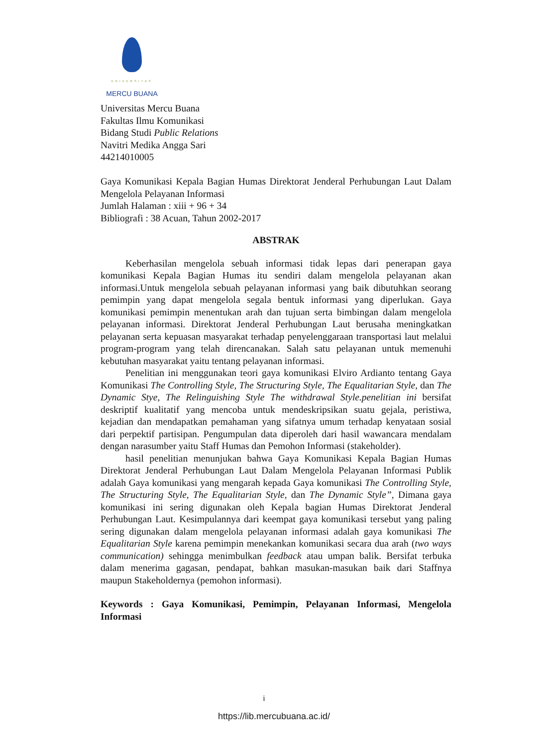UNIVERSITAS
MERCU BUANA
Universitas Mercu Buana
Fakultas Ilmu Komunikasi
Bidang Studi Public Relations
Navitri Medika Angga Sari
44214010005
Gaya Komunikasi Kepala Bagian Humas Direktorat Jenderal Perhubungan Laut Dalam Mengelola Pelayanan Informasi
Jumlah Halaman : xiii + 96 + 34
Bibliografi : 38 Acuan, Tahun 2002-2017
ABSTRAK
Keberhasilan mengelola sebuah informasi tidak lepas dari penerapan gaya komunikasi Kepala Bagian Humas itu sendiri dalam mengelola pelayanan akan informasi.Untuk mengelola sebuah pelayanan informasi yang baik dibutuhkan seorang pemimpin yang dapat mengelola segala bentuk informasi yang diperlukan. Gaya komunikasi pemimpin menentukan arah dan tujuan serta bimbingan dalam mengelola pelayanan informasi. Direktorat Jenderal Perhubungan Laut berusaha meningkatkan pelayanan serta kepuasan masyarakat terhadap penyelenggaraan transportasi laut melalui program-program yang telah direncanakan. Salah satu pelayanan untuk memenuhi kebutuhan masyarakat yaitu tentang pelayanan informasi.
Penelitian ini menggunakan teori gaya komunikasi Elviro Ardianto tentang Gaya Komunikasi The Controlling Style, The Structuring Style, The Equalitarian Style, dan The Dynamic Stye, The Relinguishing Style The withdrawal Style.penelitian ini bersifat deskriptif kualitatif yang mencoba untuk mendeskripsikan suatu gejala, peristiwa, kejadian dan mendapatkan pemahaman yang sifatnya umum terhadap kenyataan sosial dari perpektif partisipan. Pengumpulan data diperoleh dari hasil wawancara mendalam dengan narasumber yaitu Staff Humas dan Pemohon Informasi (stakeholder).
hasil penelitian menunjukan bahwa Gaya Komunikasi Kepala Bagian Humas Direktorat Jenderal Perhubungan Laut Dalam Mengelola Pelayanan Informasi Publik adalah Gaya komunikasi yang mengarah kepada Gaya komunikasi The Controlling Style, The Structuring Style, The Equalitarian Style, dan The Dynamic Style”, Dimana gaya komunikasi ini sering digunakan oleh Kepala bagian Humas Direktorat Jenderal Perhubungan Laut. Kesimpulannya dari keempat gaya komunikasi tersebut yang paling sering digunakan dalam mengelola pelayanan informasi adalah gaya komunikasi The Equalitarian Style karena pemimpin menekankan komunikasi secara dua arah (two ways communication) sehingga menimbulkan feedback atau umpan balik. Bersifat terbuka dalam menerima gagasan, pendapat, bahkan masukan-masukan baik dari Staffnya maupun Stakeholdernya (pemohon informasi).
Keywords : Gaya Komunikasi, Pemimpin, Pelayanan Informasi, Mengelola Informasi
i
https://lib.mercubuana.ac.id/